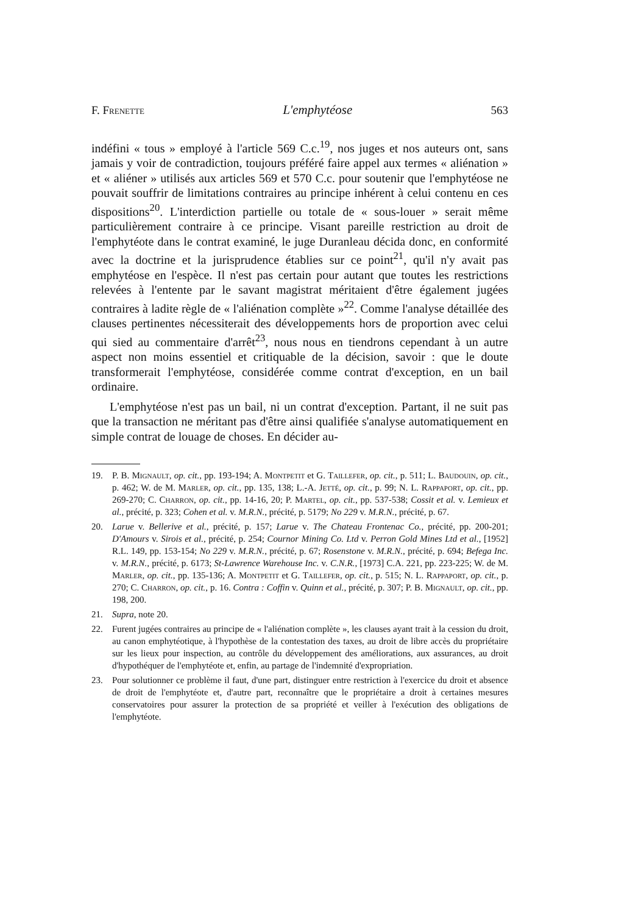F. Frenette L'emphytéose 563
indéfini « tous » employé à l'article 569 C.c.<sup>19</sup>, nos juges et nos auteurs ont, sans jamais y voir de contradiction, toujours préféré faire appel aux termes « aliénation » et « aliéner » utilisés aux articles 569 et 570 C.c. pour soutenir que l'emphytéose ne pouvait souffrir de limitations contraires au principe inhérent à celui contenu en ces dispositions<sup>20</sup>. L'interdiction partielle ou totale de « sous-louer » serait même particulièrement contraire à ce principe. Visant pareille restriction au droit de l'emphytéote dans le contrat examiné, le juge Duranleau décida donc, en conformité avec la doctrine et la jurisprudence établies sur ce point<sup>21</sup>, qu'il n'y avait pas emphytéose en l'espèce. Il n'est pas certain pour autant que toutes les restrictions relevées à l'entente par le savant magistrat méritaient d'être également jugées contraires à ladite règle de « l'aliénation complète »<sup>22</sup>. Comme l'analyse détaillée des clauses pertinentes nécessiterait des développements hors de proportion avec celui qui sied au commentaire d'arrêt<sup>23</sup>, nous nous en tiendrons cependant à un autre aspect non moins essentiel et critiquable de la décision, savoir : que le doute transformerait l'emphytéose, considérée comme contrat d'exception, en un bail ordinaire.
L'emphytéose n'est pas un bail, ni un contrat d'exception. Partant, il ne suit pas que la transaction ne méritant pas d'être ainsi qualifiée s'analyse automatiquement en simple contrat de louage de choses. En décider au-
19. P. B. Mignault, op. cit., pp. 193-194; A. Montpetit et G. Taillefer, op. cit., p. 511; L. Baudouin, op. cit., p. 462; W. de M. Marler, op. cit., pp. 135, 138; L.-A. Jetté, op. cit., p. 99; N. L. Rappaport, op. cit., pp. 269-270; C. Charron, op. cit., pp. 14-16, 20; P. Martel, op. cit., pp. 537-538; Cossit et al. v. Lemieux et al., précité, p. 323; Cohen et al. v. M.R.N., précité, p. 5179; No 229 v. M.R.N., précité, p. 67.
20. Larue v. Bellerive et al., précité, p. 157; Larue v. The Chateau Frontenac Co., précité, pp. 200-201; D'Amours v. Sirois et al., précité, p. 254; Cournor Mining Co. Ltd v. Perron Gold Mines Ltd et al., [1952] R.L. 149, pp. 153-154; No 229 v. M.R.N., précité, p. 67; Rosenstone v. M.R.N., précité, p. 694; Befega Inc. v. M.R.N., précité, p. 6173; St-Lawrence Warehouse Inc. v. C.N.R., [1973] C.A. 221, pp. 223-225; W. de M. Marler, op. cit., pp. 135-136; A. Montpetit et G. Taillefer, op. cit., p. 515; N. L. Rappaport, op. cit., p. 270; C. Charron, op. cit., p. 16. Contra : Coffin v. Quinn et al., précité, p. 307; P. B. Mignault, op. cit., pp. 198, 200.
21. Supra, note 20.
22. Furent jugées contraires au principe de « l'aliénation complète », les clauses ayant trait à la cession du droit, au canon emphytéotique, à l'hypothèse de la contestation des taxes, au droit de libre accès du propriétaire sur les lieux pour inspection, au contrôle du développement des améliorations, aux assurances, au droit d'hypothéquer de l'emphytéote et, enfin, au partage de l'indemnité d'expropriation.
23. Pour solutionner ce problème il faut, d'une part, distinguer entre restriction à l'exercice du droit et absence de droit de l'emphytéote et, d'autre part, reconnaître que le propriétaire a droit à certaines mesures conservatoires pour assurer la protection de sa propriété et veiller à l'exécution des obligations de l'emphytéote.